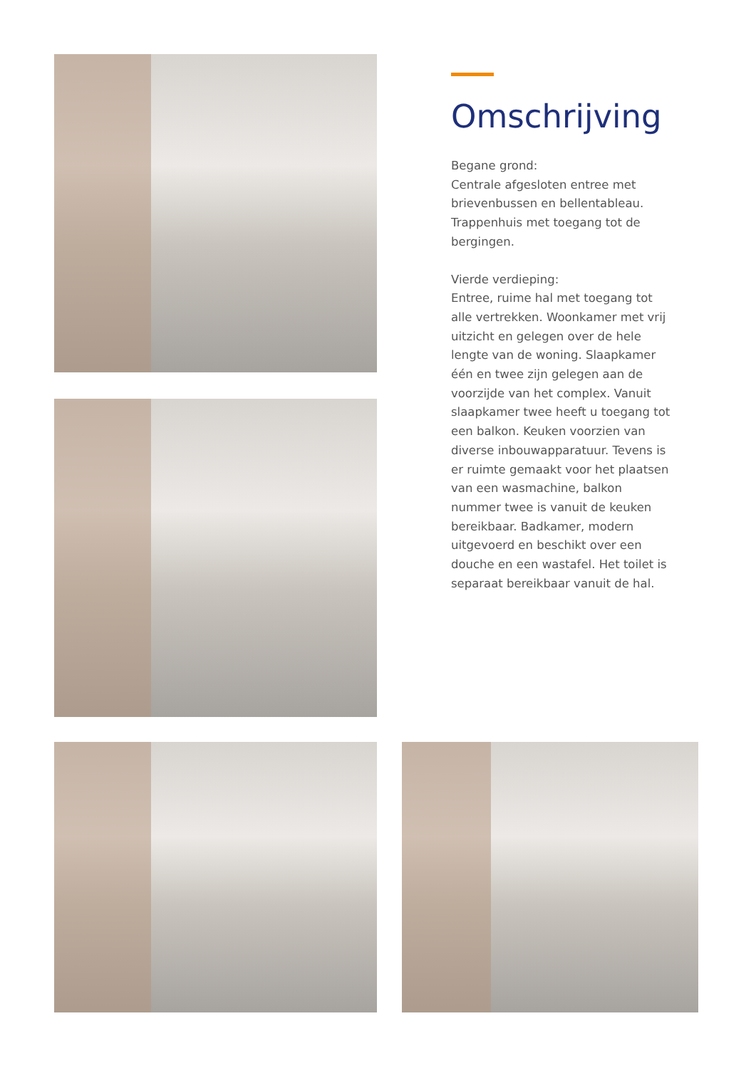Omschrijving
Begane grond:
Centrale afgesloten entree met brievenbussen en bellentableau. Trappenhuis met toegang tot de bergingen.
Vierde verdieping:
Entree, ruime hal met toegang tot alle vertrekken. Woonkamer met vrij uitzicht en gelegen over de hele lengte van de woning. Slaapkamer één en twee zijn gelegen aan de voorzijde van het complex. Vanuit slaapkamer twee heeft u toegang tot een balkon. Keuken voorzien van diverse inbouwapparatuur. Tevens is er ruimte gemaakt voor het plaatsen van een wasmachine, balkon nummer twee is vanuit de keuken bereikbaar. Badkamer, modern uitgevoerd en beschikt over een douche en een wastafel. Het toilet is separaat bereikbaar vanuit de hal.